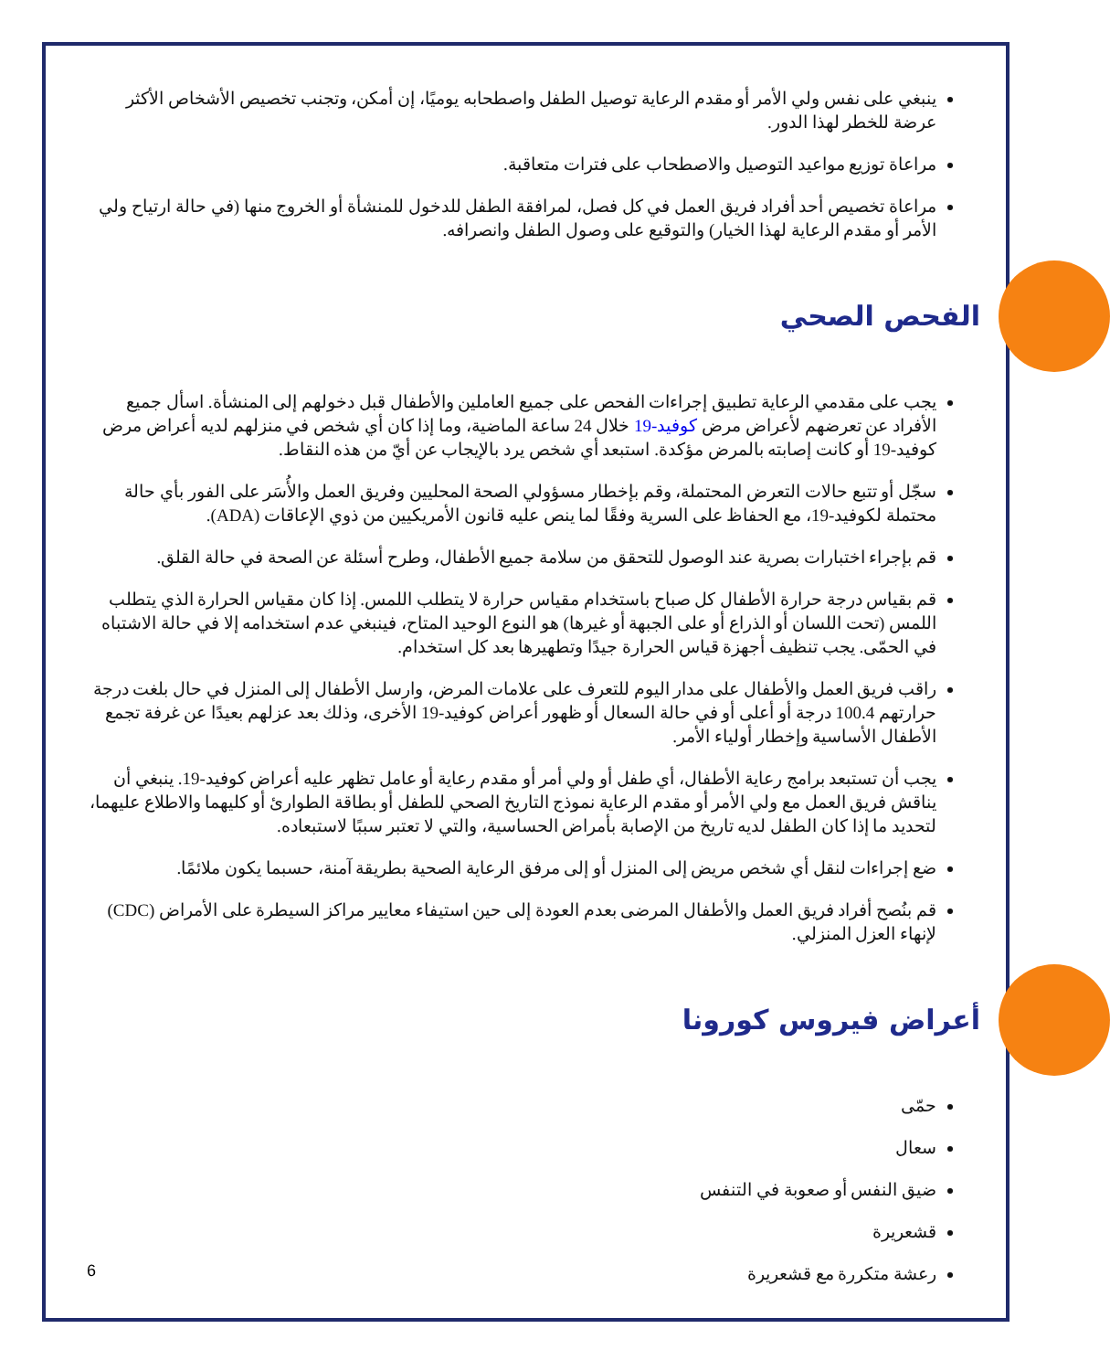ينبغي على نفس ولي الأمر أو مقدم الرعاية توصيل الطفل واصطحابه يوميًا، إن أمكن، وتجنب تخصيص الأشخاص الأكثر عرضة للخطر لهذا الدور.
مراعاة توزيع مواعيد التوصيل والاصطحاب على فترات متعاقبة.
مراعاة تخصيص أحد أفراد فريق العمل في كل فصل، لمرافقة الطفل للدخول للمنشأة أو الخروج منها (في حالة ارتياح ولي الأمر أو مقدم الرعاية لهذا الخيار) والتوقيع على وصول الطفل وانصرافه.
الفحص الصحي
يجب على مقدمي الرعاية تطبيق إجراءات الفحص على جميع العاملين والأطفال قبل دخولهم إلى المنشأة. اسأل جميع الأفراد عن تعرضهم لأعراض مرض كوفيد-19 خلال 24 ساعة الماضية، وما إذا كان أي شخص في منزلهم لديه أعراض مرض كوفيد-19 أو كانت إصابته بالمرض مؤكدة. استبعد أي شخص يرد بالإيجاب عن أيّ من هذه النقاط.
سجّل أو تتبع حالات التعرض المحتملة، وقم بإخطار مسؤولي الصحة المحليين وفريق العمل والأُسَر على الفور بأي حالة محتملة لكوفيد-19، مع الحفاظ على السرية وفقًا لما ينص عليه قانون الأمريكيين من ذوي الإعاقات (ADA).
قم بإجراء اختبارات بصرية عند الوصول للتحقق من سلامة جميع الأطفال، وطرح أسئلة عن الصحة في حالة القلق.
قم بقياس درجة حرارة الأطفال كل صباح باستخدام مقياس حرارة لا يتطلب اللمس. إذا كان مقياس الحرارة الذي يتطلب اللمس (تحت اللسان أو الذراع أو على الجبهة أو غيرها) هو النوع الوحيد المتاح، فينبغي عدم استخدامه إلا في حالة الاشتباه في الحمّى. يجب تنظيف أجهزة قياس الحرارة جيدًا وتطهيرها بعد كل استخدام.
راقب فريق العمل والأطفال على مدار اليوم للتعرف على علامات المرض، وارسل الأطفال إلى المنزل في حال بلغت درجة حرارتهم 100.4 درجة أو أعلى أو في حالة السعال أو ظهور أعراض كوفيد-19 الأخرى، وذلك بعد عزلهم بعيدًا عن غرفة تجمع الأطفال الأساسية وإخطار أولياء الأمر.
يجب أن تستبعد برامج رعاية الأطفال، أي طفل أو ولي أمر أو مقدم رعاية أو عامل تظهر عليه أعراض كوفيد-19. ينبغي أن يناقش فريق العمل مع ولي الأمر أو مقدم الرعاية نموذج التاريخ الصحي للطفل أو بطاقة الطوارئ أو كليهما والاطلاع عليهما، لتحديد ما إذا كان الطفل لديه تاريخ من الإصابة بأمراض الحساسية، والتي لا تعتبر سببًا لاستبعاده.
ضع إجراءات لنقل أي شخص مريض إلى المنزل أو إلى مرفق الرعاية الصحية بطريقة آمنة، حسبما يكون ملائمًا.
قم بنُصح أفراد فريق العمل والأطفال المرضى بعدم العودة إلى حين استيفاء معايير مراكز السيطرة على الأمراض (CDC) لإنهاء العزل المنزلي.
أعراض فيروس كورونا
حمّى
سعال
ضيق النفس أو صعوبة في التنفس
قشعريرة
رعشة متكررة مع قشعريرة
6